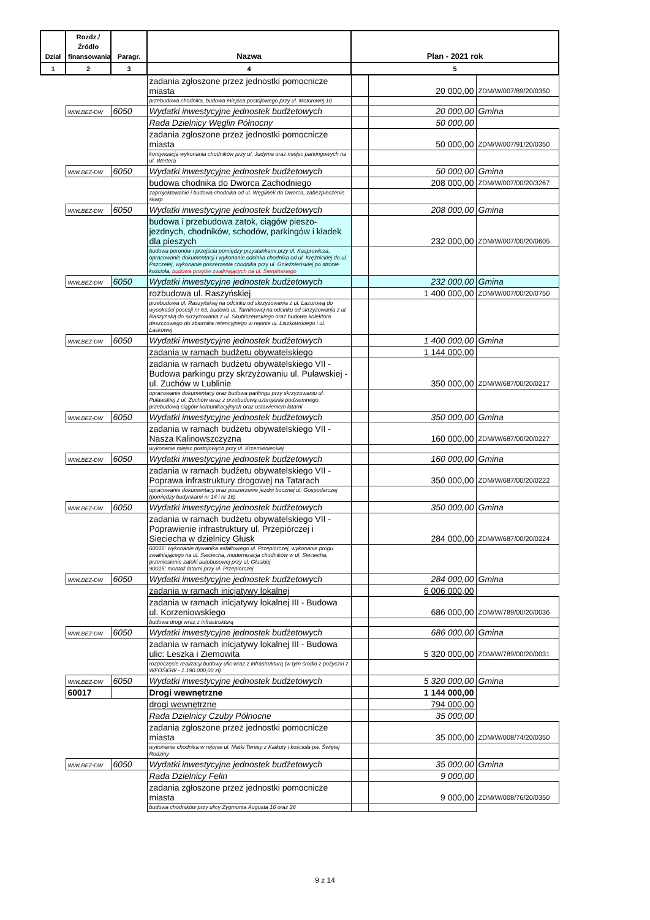| Dział | Rozdz./ Źródło finansowania | Paragr. | Nazwa | Plan - 2021 rok | | |
| --- | --- | --- | --- | --- | --- | --- |
| 1 | 2 | 3 | 4 | 5 | | |
| | | | zadania zgłoszone przez jednostki pomocnicze miasta | | 20 000,00 | ZDM/W/007/89/20/0350 |
| | | | przebudowa chodnika, budowa miejsca postojowego przy ul. Motorowej 10 | | | |
| | WWLBEZ-DW | 6050 | Wydatki inwestycyjne jednostek budżetowych | | 20 000,00 | Gmina |
| | | | Rada Dzielnicy Węglin Północny | | 50 000,00 | |
| | | | zadania zgłoszone przez jednostki pomocnicze miasta | | 50 000,00 | ZDM/W/007/91/20/0350 |
| | | | kontynuacja wykonania chodników przy ul. Judyma oraz miejsc parkingowych na ul. Wertera | | | |
| | WWLBEZ-DW | 6050 | Wydatki inwestycyjne jednostek budżetowych | | 50 000,00 | Gmina |
| | | | budowa chodnika do Dworca Zachodniego | | 208 000,00 | ZDM/W/007/00/20/3267 |
| | | | zaprojektowanie i budowa chodnika od ul. Węglinek do Dworca, zabezpieczenie skarp | | | |
| | WWLBEZ-DW | 6050 | Wydatki inwestycyjne jednostek budżetowych | | 208 000,00 | Gmina |
| | | | budowa i przebudowa zatok, ciągów pieszo-jezdnych, chodników, schodów, parkingów i kładek dla pieszych | | 232 000,00 | ZDM/W/007/00/20/0605 |
| | | | budowa peronów i przejścia pomiędzy przystankami przy ul. Kasprowicza, opracowanie dokumentacji i wykonanie odcinka chodnika od ul. Krężnickiej do ul. Pszczelej, wykonanie poszerzenia chodnika przy ul. Gnieźnieńskiej po stronie kościoła, budowa progów zwalniających na ul. Sierpińskiego | | | |
| | WWLBEZ-DW | 6050 | Wydatki inwestycyjne jednostek budżetowych | | 232 000,00 | Gmina |
| | | | rozbudowa ul. Raszyńskiej | | 1 400 000,00 | ZDM/W/007/00/20/0750 |
| | | | przebudowa ul. Raszyńskiej na odcinku od skrzyżowania z ul. Lazurową do wysokości posesji nr 63, budowa ul. Tarninowej na odcinku od skrzyżowania z ul. Raszyńską do skrzyżowania z ul. Skubiszewskiego oraz budowa kolektora deszczowego do zbiornika retencyjnego w rejonie ul. Liszkowskiego i ul. Laskowej | | | |
| | WWLBEZ-DW | 6050 | Wydatki inwestycyjne jednostek budżetowych | | 1 400 000,00 | Gmina |
| | | | zadania w ramach budżetu obywatelskiego | | 1 144 000,00 | |
| | | | zadania w ramach budżetu obywatelskiego VII - Budowa parkingu przy skrzyżowaniu ul. Puławskiej - ul. Zuchów w Lublinie | | 350 000,00 | ZDM/W/687/00/20/0217 |
| | | | opracowanie dokumentacji oraz budowa parkingu przy skrzyżowaniu ul. Puławskiej z ul. Zuchów wraz z przebudową uzbrojenia podziemnego, przebudową ciągów komunikacyjnych oraz ustawieniem latarni | | | |
| | WWLBEZ-DW | 6050 | Wydatki inwestycyjne jednostek budżetowych | | 350 000,00 | Gmina |
| | | | zadania w ramach budżetu obywatelskiego VII - Nasza Kalinowszczyzna | | 160 000,00 | ZDM/W/687/00/20/0227 |
| | | | wykonanie miejsc postojowych przy ul. Krzemienieckiej | | | |
| | WWLBEZ-DW | 6050 | Wydatki inwestycyjne jednostek budżetowych | | 160 000,00 | Gmina |
| | | | zadania w ramach budżetu obywatelskiego VII - Poprawa infrastruktury drogowej na Tatarach | | 350 000,00 | ZDM/W/687/00/20/0222 |
| | | | opracowanie dokumentacji oraz poszerzenie jezdni bocznej ul. Gospodarczej (pomiędzy budynkami nr 14 i nr 16) | | | |
| | WWLBEZ-DW | 6050 | Wydatki inwestycyjne jednostek budżetowych | | 350 000,00 | Gmina |
| | | | zadania w ramach budżetu obywatelskiego VII - Poprawienie infrastruktury ul. Przepiórczej i Sieciecha w dzielnicy Głusk | | 284 000,00 | ZDM/W/687/00/20/0224 |
| | | | 60016: wykonanie dywanika asfaltowego ul. Przepiórczej, wykonanie progu zwalniającego na ul. Sieciecha, modernizacja chodników w ul. Sieciecha, przeniesienie zatoki autobusowej przy ul. Głuskiej 90015: montaż latarni przy ul. Przepiórczej | | | |
| | WWLBEZ-DW | 6050 | Wydatki inwestycyjne jednostek budżetowych | | 284 000,00 | Gmina |
| | | | zadania w ramach inicjatywy lokalnej | | 6 006 000,00 | |
| | | | zadania w ramach inicjatywy lokalnej III - Budowa ul. Korzeniowskiego | | 686 000,00 | ZDM/W/789/00/20/0036 |
| | | | budowa drogi wraz z infrastrukturą | | | |
| | WWLBEZ-DW | 6050 | Wydatki inwestycyjne jednostek budżetowych | | 686 000,00 | Gmina |
| | | | zadania w ramach inicjatywy lokalnej III - Budowa ulic: Leszka i Ziemowita | | 5 320 000,00 | ZDM/W/789/00/20/0031 |
| | | | rozpoczęcie realizacji budowy ulic wraz z infrastrukturą (w tym środki z pożyczki z WFOŚiGW - 1.190.000,00 zł) | | | |
| | WWLBEZ-DW | 6050 | Wydatki inwestycyjne jednostek budżetowych | | 5 320 000,00 | Gmina |
| | 60017 | | Drogi wewnętrzne | | 1 144 000,00 | |
| | | | drogi wewnętrzne | | 794 000,00 | |
| | | | Rada Dzielnicy Czuby Północne | | 35 000,00 | |
| | | | zadania zgłoszone przez jednostki pomocnicze miasta | | 35 000,00 | ZDM/W/008/74/20/0350 |
| | | | wykonanie chodnika w rejonie ul. Matki Teresy z Kalkuty i kościoła pw. Świętej Rodziny | | | |
| | WWLBEZ-DW | 6050 | Wydatki inwestycyjne jednostek budżetowych | | 35 000,00 | Gmina |
| | | | Rada Dzielnicy Felin | | 9 000,00 | |
| | | | zadania zgłoszone przez jednostki pomocnicze miasta | | 9 000,00 | ZDM/W/008/76/20/0350 |
| | | | budowa chodników przy ulicy Zygmunta Augusta 16 oraz 28 | | | |
9 z 14